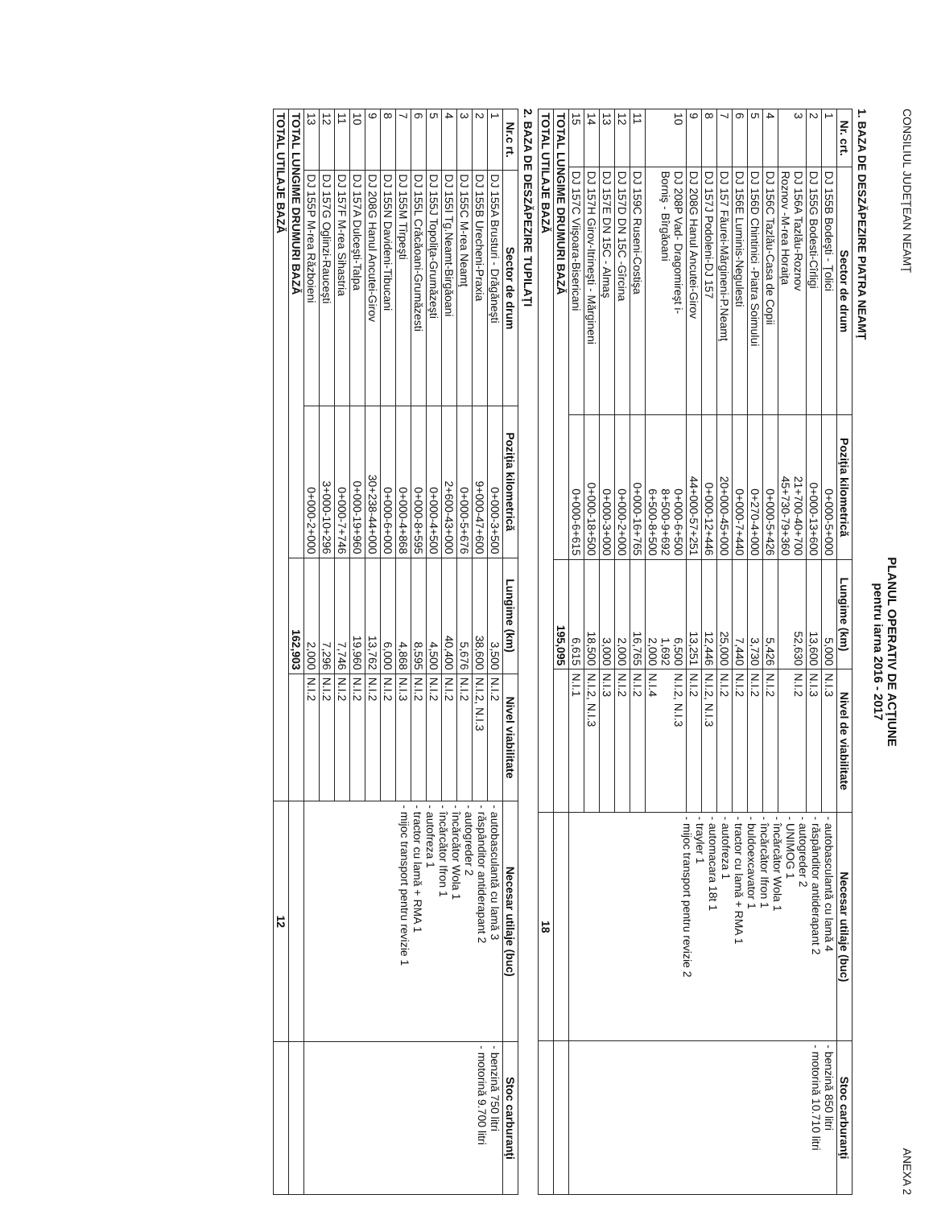CONSILIUL JUDEŢEAN NEAMŢ ANEXA 2
PLANUL OPERATIV DE ACŢIUNE
pentru iarna 2016 - 2017
1. BAZA DE DESZĂPEZIRE PIATRA NEAMŢ
| Nr. crt. | Sector de drum | Poziţia kilometrică | Lungime (km) | Nivel de viabilitate | Necesar utilaje (buc) | Stoc carburanţi |
| --- | --- | --- | --- | --- | --- | --- |
| 1 | DJ 155B Bodeşti - Ţolici | 0+000-5+000 | 5,000 | N.I.3 | - autobasculantă cu lamă 4 - răspânditor antiderapant 2 - autogreder 2 - UNIMOG 1 - încărcător Wola 1 - încărcător Ifron 1 - buldoexcavator 1 - tractor cu lamă + RMA 1 - autofreza 1 - automacara 18t 1 - trayler 1 - mijoc transport pentru revizie 2 | - benzină 850 litri - motorină 10.710 litri |
| 2 | DJ 155G Bodesti-Cîrligi | 0+000-13+600 | 13,600 | N.I.3 | | |
| 3 | DJ 156A Tazlău-Roznov Roznov -M-rea Horaiţa | 21+700-40+700 45+730-79+360 | 52,630 | N.I.2 | | |
| 4 | DJ 156C Tazlău-Casa de Copii | 0+000-5+426 | 5,426 | N.I.2 | | |
| 5 | DJ 156D Chintinici -Piatra Soimului | 0+270-4+000 | 3,730 | N.I.2 | | |
| 6 | DJ 156E Luminis-Negulesti | 0+000-7+440 | 7,440 | N.I.2 | | |
| 7 | DJ 157 Făurei-Mărgineni-P.Neamţ | 20+000-45+000 | 25,000 | N.I.2 | | |
| 8 | DJ 157J Podoleni-DJ 157 | 0+000-12+446 | 12,446 | N.I.2, N.I.3 | | |
| 9 | DJ 208G Hanul Ancutei-Girov | 44+000-57+251 | 13,251 | N.I.2 | | |
| 10 | DJ 208P Vad- Dragomireşt i- Borniş - Bîrgăoani | 0+000-6+500 8+500-9+692 6+500-8+500 | 6,500 1,692 2,000 | N.I.2, N.I.3 N.I.4 | | |
| 11 | DJ 159C Ruseni-Costişa | 0+000-16+765 | 16,765 | N.I.2 | | |
| 12 | DJ 157D DN 15C -Gîrcina | 0+000-2+000 | 2,000 | N.I.2 | | |
| 13 | DJ 157E DN 15C - Almaş | 0+000-3+000 | 3,000 | N.I.3 | | |
| 14 | DJ 157H Girov-Itrineşti - Mărgineni | 0+000-18+500 | 18,500 | N.I.2, N.I.3 | | |
| 15 | DJ 157C Viişoara-Bisericani | 0+000-6+615 | 6,615 | N.I.1 | | |
| TOTAL LUNGIME DRUMURI BAZĂ | | | 195,095 | | | |
| TOTAL UTILAJE BAZĂ | | | | | 18 | |
2. BAZA DE DESZĂPEZIRE TUPILAŢI
| Nr.c rt. | Sector de drum | Poziţia kilometrică | Lungime (km) | Nivel viabilitate | Necesar utilaje (buc) | Stoc carburanţi |
| --- | --- | --- | --- | --- | --- | --- |
| 1 | DJ 155A Brusturi - Drăgăneşti | 0+000-3+500 | 3,500 | N.I.2 | - autobasculantă cu lamă 3 - răspânditor antiderapant 2 - autogreder 2 - încărcător Wola 1 - încărcător Ifron 1 - autofreza 1 - tractor cu lamă + RMA 1 - mijoc transport pentru revizie 1 | - benzină 750 litri - motorină 9.700 litri |
| 2 | DJ 155B Urecheni-Praxia | 9+000-47+600 | 38,600 | N.I.2, N.I.3 | | |
| 3 | DJ 155C M-rea Neamţ | 0+000-5+676 | 5,676 | N.I.2 | | |
| 4 | DJ 155I Tg.Neamt-Birgăoani | 2+600-43+000 | 40,400 | N.I.2 | | |
| 5 | DJ 155J Topoliţa-Grumăzeşti | 0+000-4+500 | 4,500 | N.I.2 | | |
| 6 | DJ 155L Crăcăoani-Grumăzesti | 0+000-8+595 | 8,595 | N.I.2 | | |
| 7 | DJ 155M Tîrpeşti | 0+000-4+868 | 4,868 | N.I.3 | | |
| 8 | DJ 155N Davideni-Tibucani | 0+000-6+000 | 6,000 | N.I.2 | | |
| 9 | DJ 208G Hanul Ancutei-Girov | 30+238-44+000 | 13,762 | N.I.2 | | |
| 10 | DJ 157A Dulceşti-Talpa | 0+000-19+960 | 19,960 | N.I.2 | | |
| 11 | DJ 157F M-rea Sihastria | 0+000-7+746 | 7,746 | N.I.2 | | |
| 12 | DJ 157G Oglinzi-Rauceşti | 3+000-10+296 | 7,296 | N.I.2 | | |
| 13 | DJ 155P M-rea Războieni | 0+000-2+000 | 2,000 | N.I.2 | | |
| TOTAL LUNGIME DRUMURI BAZĂ | | | 162,903 | | | |
| TOTAL UTILAJE BAZĂ | | | | | 12 | |